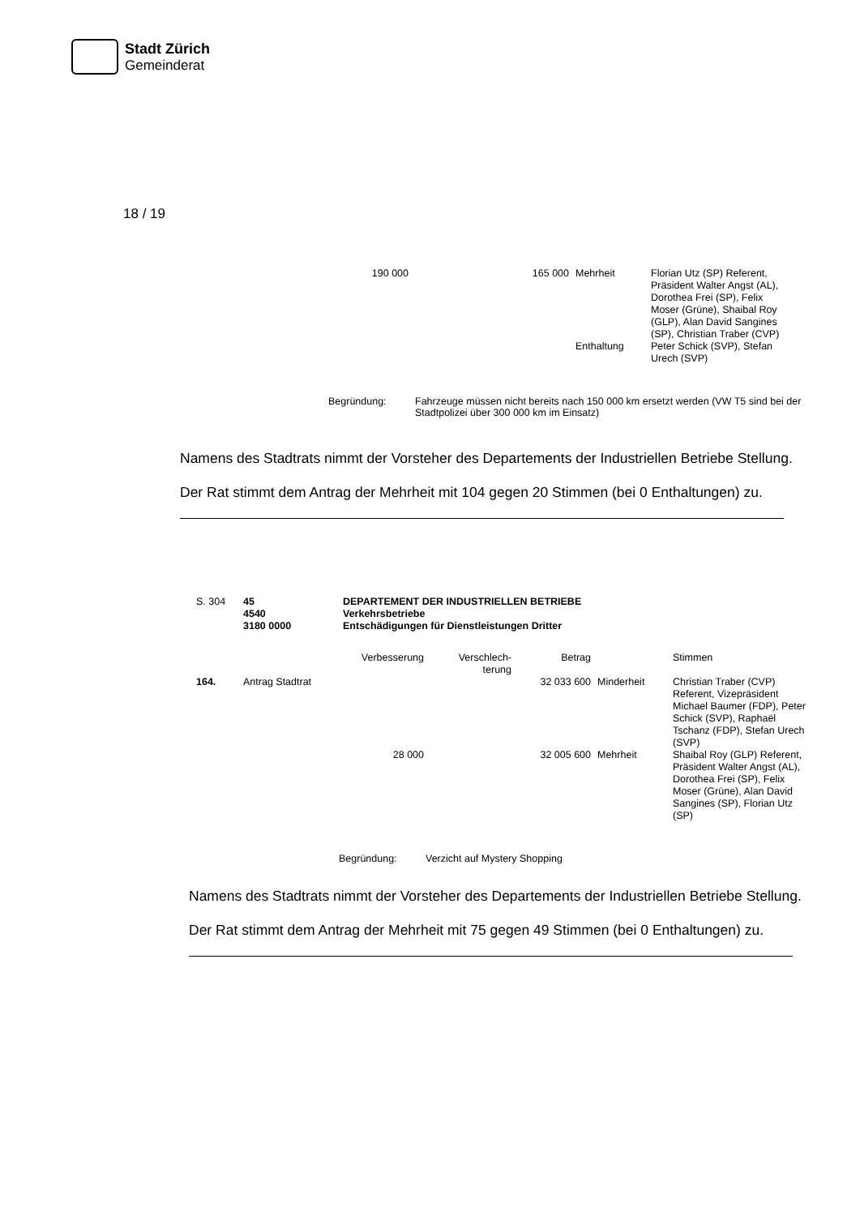Stadt Zürich
Gemeinderat
18 / 19
| 190 000 | 165 000 | Mehrheit | Florian Utz (SP) Referent, Präsident Walter Angst (AL), Dorothea Frei (SP), Felix Moser (Grüne), Shaibal Roy (GLP), Alan David Sangines (SP), Christian Traber (CVP) |
| | | Enthaltung | Peter Schick (SVP), Stefan Urech (SVP) |
Begründung: Fahrzeuge müssen nicht bereits nach 150 000 km ersetzt werden (VW T5 sind bei der Stadtpolizei über 300 000 km im Einsatz)
Namens des Stadtrats nimmt der Vorsteher des Departements der Industriellen Betriebe Stellung.
Der Rat stimmt dem Antrag der Mehrheit mit 104 gegen 20 Stimmen (bei 0 Enthaltungen) zu.
| S. 304 | 45 4540 3180 0000 | DEPARTEMENT DER INDUSTRIELLEN BETRIEBE Verkehrsbetriebe Entschädigungen für Dienstleistungen Dritter | | | | |
| | | Verbesserung | Verschlech- terung | Betrag | | Stimmen |
| 164. | Antrag Stadtrat | | | 32 033 600 | Minderheit | Christian Traber (CVP) Referent, Vizepräsident Michael Baumer (FDP), Peter Schick (SVP), Raphaël Tschanz (FDP), Stefan Urech (SVP) |
| | | 28 000 | | 32 005 600 | Mehrheit | Shaibal Roy (GLP) Referent, Präsident Walter Angst (AL), Dorothea Frei (SP), Felix Moser (Grüne), Alan David Sangines (SP), Florian Utz (SP) |
Begründung: Verzicht auf Mystery Shopping
Namens des Stadtrats nimmt der Vorsteher des Departements der Industriellen Betriebe Stellung.
Der Rat stimmt dem Antrag der Mehrheit mit 75 gegen 49 Stimmen (bei 0 Enthaltungen) zu.